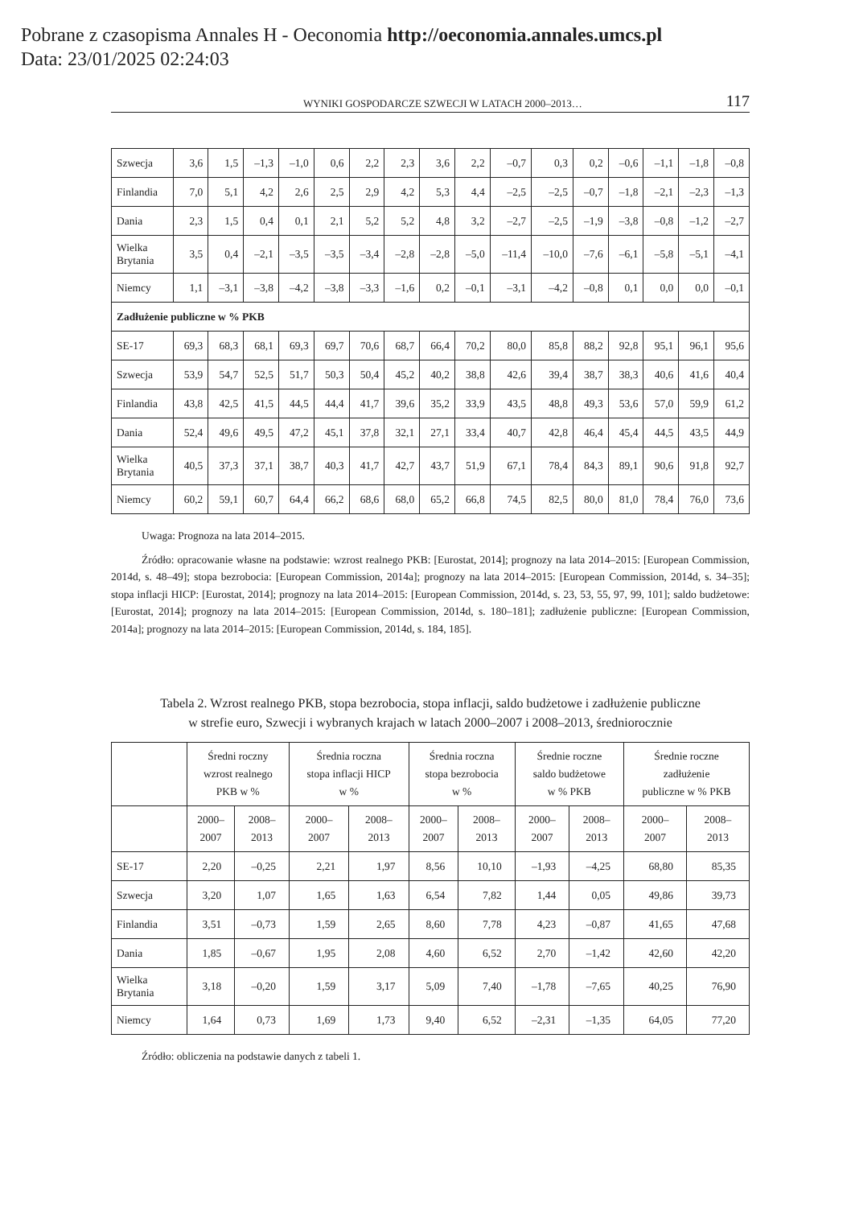Pobrane z czasopisma Annales H - Oeconomia http://oeconomia.annales.umcs.pl
Data: 23/01/2025 02:24:03
WYNIKI GOSPODARCZE SZWECJI W LATACH 2000–2013… 117
| Szwecja | 3,6 | 1,5 | –1,3 | –1,0 | 0,6 | 2,2 | 2,3 | 3,6 | 2,2 | –0,7 | 0,3 | 0,2 | –0,6 | –1,1 | –1,8 | –0,8 |
| Finlandia | 7,0 | 5,1 | 4,2 | 2,6 | 2,5 | 2,9 | 4,2 | 5,3 | 4,4 | –2,5 | –2,5 | –0,7 | –1,8 | –2,1 | –2,3 | –1,3 |
| Dania | 2,3 | 1,5 | 0,4 | 0,1 | 2,1 | 5,2 | 5,2 | 4,8 | 3,2 | –2,7 | –2,5 | –1,9 | –3,8 | –0,8 | –1,2 | –2,7 |
| Wielka Brytania | 3,5 | 0,4 | –2,1 | –3,5 | –3,5 | –3,4 | –2,8 | –2,8 | –5,0 | –11,4 | –10,0 | –7,6 | –6,1 | –5,8 | –5,1 | –4,1 |
| Niemcy | 1,1 | –3,1 | –3,8 | –4,2 | –3,8 | –3,3 | –1,6 | 0,2 | –0,1 | –3,1 | –4,2 | –0,8 | 0,1 | 0,0 | 0,0 | –0,1 |
| Zadłużenie publiczne w % PKB | | | | | | | | | | | | | | | | |
| SE-17 | 69,3 | 68,3 | 68,1 | 69,3 | 69,7 | 70,6 | 68,7 | 66,4 | 70,2 | 80,0 | 85,8 | 88,2 | 92,8 | 95,1 | 96,1 | 95,6 |
| Szwecja | 53,9 | 54,7 | 52,5 | 51,7 | 50,3 | 50,4 | 45,2 | 40,2 | 38,8 | 42,6 | 39,4 | 38,7 | 38,3 | 40,6 | 41,6 | 40,4 |
| Finlandia | 43,8 | 42,5 | 41,5 | 44,5 | 44,4 | 41,7 | 39,6 | 35,2 | 33,9 | 43,5 | 48,8 | 49,3 | 53,6 | 57,0 | 59,9 | 61,2 |
| Dania | 52,4 | 49,6 | 49,5 | 47,2 | 45,1 | 37,8 | 32,1 | 27,1 | 33,4 | 40,7 | 42,8 | 46,4 | 45,4 | 44,5 | 43,5 | 44,9 |
| Wielka Brytania | 40,5 | 37,3 | 37,1 | 38,7 | 40,3 | 41,7 | 42,7 | 43,7 | 51,9 | 67,1 | 78,4 | 84,3 | 89,1 | 90,6 | 91,8 | 92,7 |
| Niemcy | 60,2 | 59,1 | 60,7 | 64,4 | 66,2 | 68,6 | 68,0 | 65,2 | 66,8 | 74,5 | 82,5 | 80,0 | 81,0 | 78,4 | 76,0 | 73,6 |
Uwaga: Prognoza na lata 2014–2015.
Źródło: opracowanie własne na podstawie: wzrost realnego PKB: [Eurostat, 2014]; prognozy na lata 2014–2015: [European Commission, 2014d, s. 48–49]; stopa bezrobocia: [European Commission, 2014a]; prognozy na lata 2014–2015: [European Commission, 2014d, s. 34–35]; stopa inflacji HICP: [Eurostat, 2014]; prognozy na lata 2014–2015: [European Commission, 2014d, s. 23, 53, 55, 97, 99, 101]; saldo budżetowe: [Eurostat, 2014]; prognozy na lata 2014–2015: [European Commission, 2014d, s. 180–181]; zadłużenie publiczne: [European Commission, 2014a]; prognozy na lata 2014–2015: [European Commission, 2014d, s. 184, 185].
Tabela 2. Wzrost realnego PKB, stopa bezrobocia, stopa inflacji, saldo budżetowe i zadłużenie publiczne
w strefie euro, Szwecji i wybranych krajach w latach 2000–2007 i 2008–2013, średniorocznie
| | Średni roczny wzrost realnego PKB w % | | Średnia roczna stopa inflacji HICP w % | | Średnia roczna stopa bezrobocia w % | | Średnie roczne saldo budżetowe w % PKB | | Średnie roczne zadłużenie publiczne w % PKB | |
| --- | --- | --- | --- | --- | --- | --- | --- | --- | --- | --- |
| | 2000– 2007 | 2008– 2013 | 2000– 2007 | 2008– 2013 | 2000– 2007 | 2008– 2013 | 2000– 2007 | 2008– 2013 | 2000– 2007 | 2008– 2013 |
| SE-17 | 2,20 | –0,25 | 2,21 | 1,97 | 8,56 | 10,10 | –1,93 | –4,25 | 68,80 | 85,35 |
| Szwecja | 3,20 | 1,07 | 1,65 | 1,63 | 6,54 | 7,82 | 1,44 | 0,05 | 49,86 | 39,73 |
| Finlandia | 3,51 | –0,73 | 1,59 | 2,65 | 8,60 | 7,78 | 4,23 | –0,87 | 41,65 | 47,68 |
| Dania | 1,85 | –0,67 | 1,95 | 2,08 | 4,60 | 6,52 | 2,70 | –1,42 | 42,60 | 42,20 |
| Wielka Brytania | 3,18 | –0,20 | 1,59 | 3,17 | 5,09 | 7,40 | –1,78 | –7,65 | 40,25 | 76,90 |
| Niemcy | 1,64 | 0,73 | 1,69 | 1,73 | 9,40 | 6,52 | –2,31 | –1,35 | 64,05 | 77,20 |
Źródło: obliczenia na podstawie danych z tabeli 1.